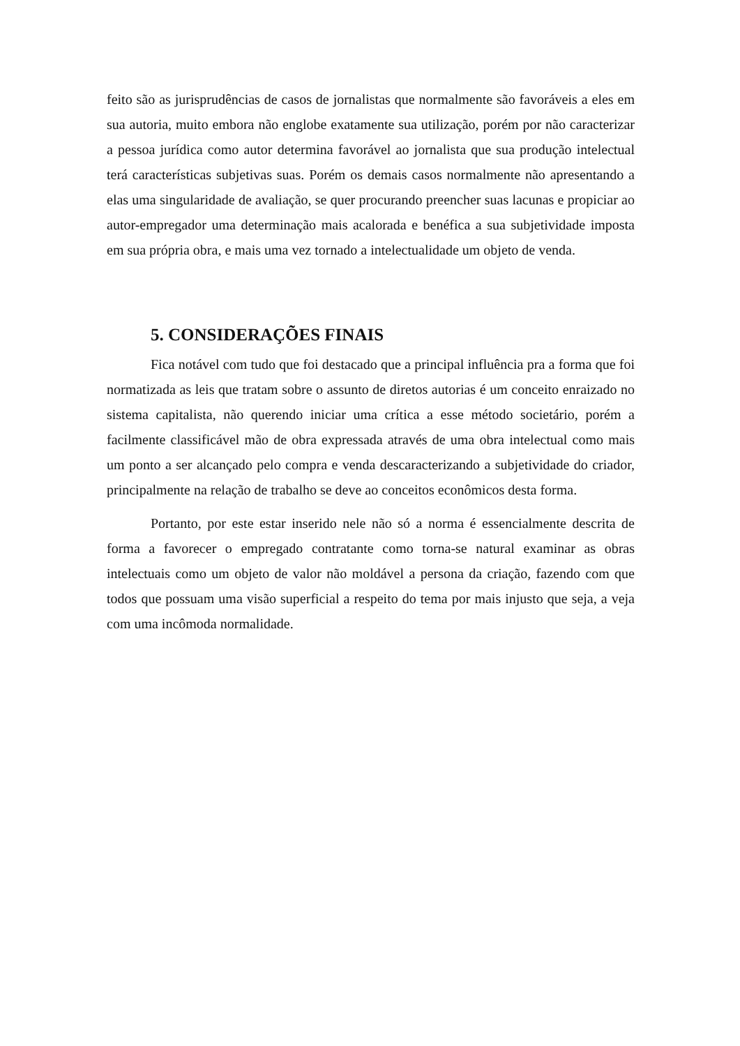feito são as jurisprudências de casos de jornalistas que normalmente são favoráveis a eles em sua autoria, muito embora não englobe exatamente sua utilização, porém por não caracterizar a pessoa jurídica como autor determina favorável ao jornalista que sua produção intelectual terá características subjetivas suas. Porém os demais casos normalmente não apresentando a elas uma singularidade de avaliação, se quer procurando preencher suas lacunas e propiciar ao autor-empregador uma determinação mais acalorada e benéfica a sua subjetividade imposta em sua própria obra, e mais uma vez tornado a intelectualidade um objeto de venda.
5. CONSIDERAÇÕES FINAIS
Fica notável com tudo que foi destacado que a principal influência pra a forma que foi normatizada as leis que tratam sobre o assunto de diretos autorias é um conceito enraizado no sistema capitalista, não querendo iniciar uma crítica a esse método societário, porém a facilmente classificável mão de obra expressada através de uma obra intelectual como mais um ponto a ser alcançado pelo compra e venda descaracterizando a subjetividade do criador, principalmente na relação de trabalho se deve ao conceitos econômicos desta forma.
Portanto, por este estar inserido nele não só a norma é essencialmente descrita de forma a favorecer o empregado contratante como torna-se natural examinar as obras intelectuais como um objeto de valor não moldável a persona da criação, fazendo com que todos que possuam uma visão superficial a respeito do tema por mais injusto que seja, a veja com uma incômoda normalidade.